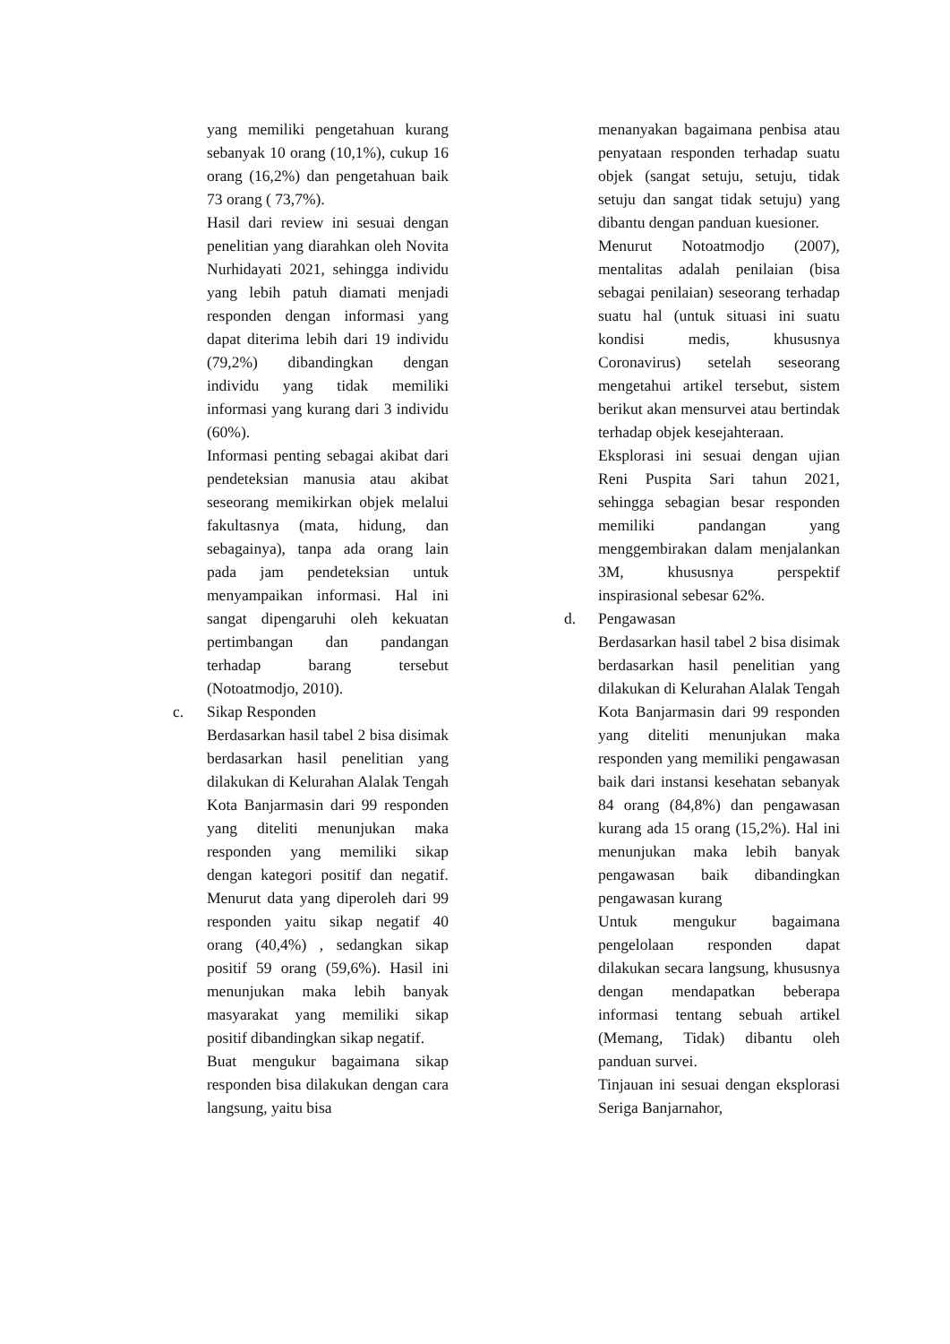yang memiliki pengetahuan kurang sebanyak 10 orang (10,1%), cukup 16 orang (16,2%) dan pengetahuan baik 73 orang ( 73,7%).
Hasil dari review ini sesuai dengan penelitian yang diarahkan oleh Novita Nurhidayati 2021, sehingga individu yang lebih patuh diamati menjadi responden dengan informasi yang dapat diterima lebih dari 19 individu (79,2%) dibandingkan dengan individu yang tidak memiliki informasi yang kurang dari 3 individu (60%).
Informasi penting sebagai akibat dari pendeteksian manusia atau akibat seseorang memikirkan objek melalui fakultasnya (mata, hidung, dan sebagainya), tanpa ada orang lain pada jam pendeteksian untuk menyampaikan informasi. Hal ini sangat dipengaruhi oleh kekuatan pertimbangan dan pandangan terhadap barang tersebut (Notoatmodjo, 2010).
c. Sikap Responden
Berdasarkan hasil tabel 2 bisa disimak berdasarkan hasil penelitian yang dilakukan di Kelurahan Alalak Tengah Kota Banjarmasin dari 99 responden yang diteliti menunjukan maka responden yang memiliki sikap dengan kategori positif dan negatif. Menurut data yang diperoleh dari 99 responden yaitu sikap negatif 40 orang (40,4%) , sedangkan sikap positif 59 orang (59,6%). Hasil ini menunjukan maka lebih banyak masyarakat yang memiliki sikap positif dibandingkan sikap negatif.
Buat mengukur bagaimana sikap responden bisa dilakukan dengan cara langsung, yaitu bisa
menanyakan bagaimana penbisa atau penyataan responden terhadap suatu objek (sangat setuju, setuju, tidak setuju dan sangat tidak setuju) yang dibantu dengan panduan kuesioner.
Menurut Notoatmodjo (2007), mentalitas adalah penilaian (bisa sebagai penilaian) seseorang terhadap suatu hal (untuk situasi ini suatu kondisi medis, khususnya Coronavirus) setelah seseorang mengetahui artikel tersebut, sistem berikut akan mensurvei atau bertindak terhadap objek kesejahteraan.
Eksplorasi ini sesuai dengan ujian Reni Puspita Sari tahun 2021, sehingga sebagian besar responden memiliki pandangan yang menggembirakan dalam menjalankan 3M, khususnya perspektif inspirasional sebesar 62%.
d. Pengawasan
Berdasarkan hasil tabel 2 bisa disimak berdasarkan hasil penelitian yang dilakukan di Kelurahan Alalak Tengah Kota Banjarmasin dari 99 responden yang diteliti menunjukan maka responden yang memiliki pengawasan baik dari instansi kesehatan sebanyak 84 orang (84,8%) dan pengawasan kurang ada 15 orang (15,2%). Hal ini menunjukan maka lebih banyak pengawasan baik dibandingkan pengawasan kurang
Untuk mengukur bagaimana pengelolaan responden dapat dilakukan secara langsung, khususnya dengan mendapatkan beberapa informasi tentang sebuah artikel (Memang, Tidak) dibantu oleh panduan survei.
Tinjauan ini sesuai dengan eksplorasi Seriga Banjarnahor,